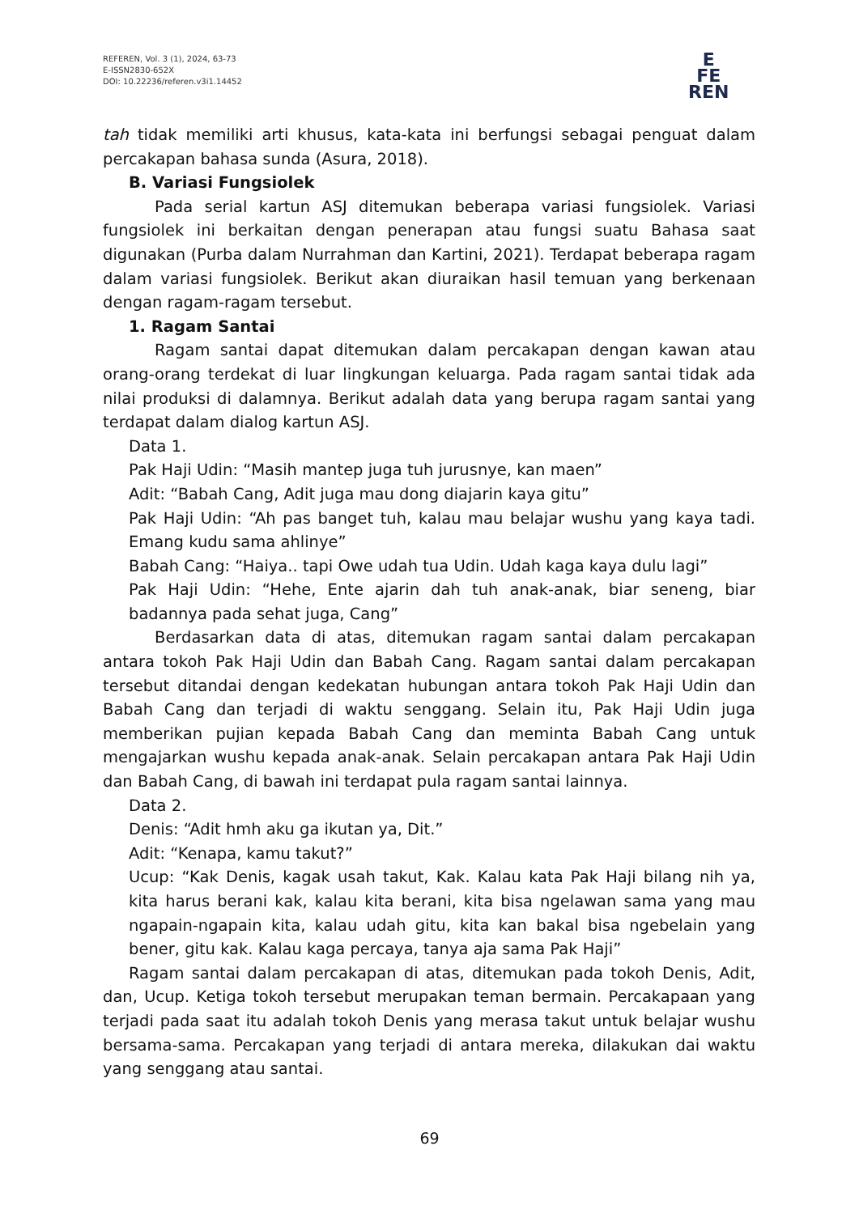REFEREN, Vol. 3 (1), 2024, 63-73
E-ISSN2830-652X
DOI: 10.22236/referen.v3i1.14452
E
FE
REN
tah tidak memiliki arti khusus, kata-kata ini berfungsi sebagai penguat dalam percakapan bahasa sunda (Asura, 2018).
B. Variasi Fungsiolek
Pada serial kartun ASJ ditemukan beberapa variasi fungsiolek. Variasi fungsiolek ini berkaitan dengan penerapan atau fungsi suatu Bahasa saat digunakan (Purba dalam Nurrahman dan Kartini, 2021). Terdapat beberapa ragam dalam variasi fungsiolek. Berikut akan diuraikan hasil temuan yang berkenaan dengan ragam-ragam tersebut.
1. Ragam Santai
Ragam santai dapat ditemukan dalam percakapan dengan kawan atau orang-orang terdekat di luar lingkungan keluarga. Pada ragam santai tidak ada nilai produksi di dalamnya. Berikut adalah data yang berupa ragam santai yang terdapat dalam dialog kartun ASJ.
Data 1.
Pak Haji Udin: “Masih mantep juga tuh jurusnye, kan maen”
Adit: “Babah Cang, Adit juga mau dong diajarin kaya gitu”
Pak Haji Udin: “Ah pas banget tuh, kalau mau belajar wushu yang kaya tadi. Emang kudu sama ahlinye”
Babah Cang: “Haiya.. tapi Owe udah tua Udin. Udah kaga kaya dulu lagi”
Pak Haji Udin: “Hehe, Ente ajarin dah tuh anak-anak, biar seneng, biar badannya pada sehat juga, Cang”
Berdasarkan data di atas, ditemukan ragam santai dalam percakapan antara tokoh Pak Haji Udin dan Babah Cang. Ragam santai dalam percakapan tersebut ditandai dengan kedekatan hubungan antara tokoh Pak Haji Udin dan Babah Cang dan terjadi di waktu senggang. Selain itu, Pak Haji Udin juga memberikan pujian kepada Babah Cang dan meminta Babah Cang untuk mengajarkan wushu kepada anak-anak. Selain percakapan antara Pak Haji Udin dan Babah Cang, di bawah ini terdapat pula ragam santai lainnya.
Data 2.
Denis: “Adit hmh aku ga ikutan ya, Dit.”
Adit: “Kenapa, kamu takut?”
Ucup: “Kak Denis, kagak usah takut, Kak. Kalau kata Pak Haji bilang nih ya, kita harus berani kak, kalau kita berani, kita bisa ngelawan sama yang mau ngapain-ngapain kita, kalau udah gitu, kita kan bakal bisa ngebelain yang bener, gitu kak. Kalau kaga percaya, tanya aja sama Pak Haji”
Ragam santai dalam percakapan di atas, ditemukan pada tokoh Denis, Adit, dan, Ucup. Ketiga tokoh tersebut merupakan teman bermain. Percakapaan yang terjadi pada saat itu adalah tokoh Denis yang merasa takut untuk belajar wushu bersama-sama. Percakapan yang terjadi di antara mereka, dilakukan dai waktu yang senggang atau santai.
69